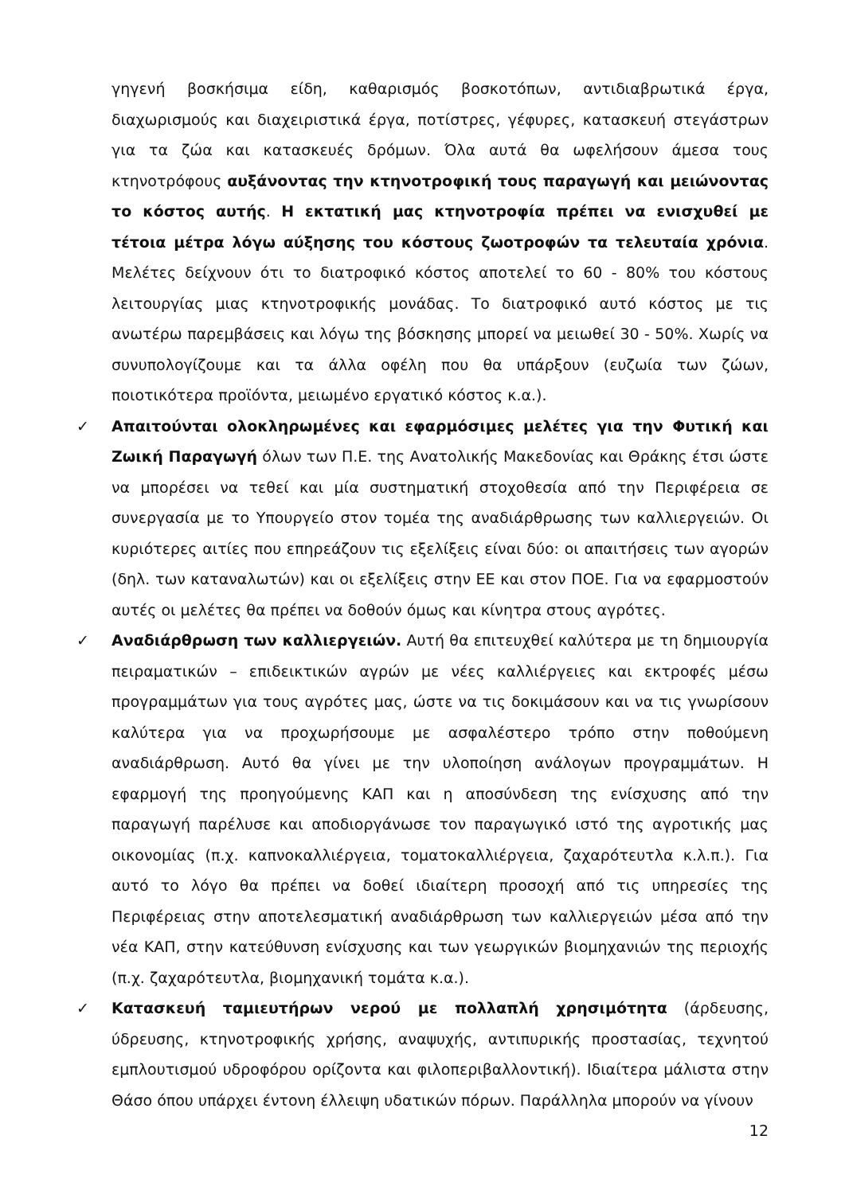γηγενή βοσκήσιμα είδη, καθαρισμός βοσκοτόπων, αντιδιαβρωτικά έργα, διαχωρισμούς και διαχειριστικά έργα, ποτίστρες, γέφυρες, κατασκευή στεγάστρων για τα ζώα και κατασκευές δρόμων. Όλα αυτά θα ωφελήσουν άμεσα τους κτηνοτρόφους αυξάνοντας την κτηνοτροφική τους παραγωγή και μειώνοντας το κόστος αυτής. Η εκτατική μας κτηνοτροφία πρέπει να ενισχυθεί με τέτοια μέτρα λόγω αύξησης του κόστους ζωοτροφών τα τελευταία χρόνια. Μελέτες δείχνουν ότι το διατροφικό κόστος αποτελεί το 60 - 80% του κόστους λειτουργίας μιας κτηνοτροφικής μονάδας. Το διατροφικό αυτό κόστος με τις ανωτέρω παρεμβάσεις και λόγω της βόσκησης μπορεί να μειωθεί 30 - 50%. Χωρίς να συνυπολογίζουμε και τα άλλα οφέλη που θα υπάρξουν (ευζωία των ζώων, ποιοτικότερα προϊόντα, μειωμένο εργατικό κόστος κ.α.).
✓ Απαιτούνται ολοκληρωμένες και εφαρμόσιμες μελέτες για την Φυτική και Ζωική Παραγωγή όλων των Π.Ε. της Ανατολικής Μακεδονίας και Θράκης έτσι ώστε να μπορέσει να τεθεί και μία συστηματική στοχοθεσία από την Περιφέρεια σε συνεργασία με το Υπουργείο στον τομέα της αναδιάρθρωσης των καλλιεργειών. Οι κυριότερες αιτίες που επηρεάζουν τις εξελίξεις είναι δύο: οι απαιτήσεις των αγορών (δηλ. των καταναλωτών) και οι εξελίξεις στην ΕΕ και στον ΠΟΕ. Για να εφαρμοστούν αυτές οι μελέτες θα πρέπει να δοθούν όμως και κίνητρα στους αγρότες.
✓ Αναδιάρθρωση των καλλιεργειών. Αυτή θα επιτευχθεί καλύτερα με τη δημιουργία πειραματικών – επιδεικτικών αγρών με νέες καλλιέργειες και εκτροφές μέσω προγραμμάτων για τους αγρότες μας, ώστε να τις δοκιμάσουν και να τις γνωρίσουν καλύτερα για να προχωρήσουμε με ασφαλέστερο τρόπο στην ποθούμενη αναδιάρθρωση. Αυτό θα γίνει με την υλοποίηση ανάλογων προγραμμάτων. Η εφαρμογή της προηγούμενης ΚΑΠ και η αποσύνδεση της ενίσχυσης από την παραγωγή παρέλυσε και αποδιοργάνωσε τον παραγωγικό ιστό της αγροτικής μας οικονομίας (π.χ. καπνοκαλλιέργεια, τοματοκαλλιέργεια, ζαχαρότευτλα κ.λ.π.). Για αυτό το λόγο θα πρέπει να δοθεί ιδιαίτερη προσοχή από τις υπηρεσίες της Περιφέρειας στην αποτελεσματική αναδιάρθρωση των καλλιεργειών μέσα από την νέα ΚΑΠ, στην κατεύθυνση ενίσχυσης και των γεωργικών βιομηχανιών της περιοχής (π.χ. ζαχαρότευτλα, βιομηχανική τομάτα κ.α.).
✓ Κατασκευή ταμιευτήρων νερού με πολλαπλή χρησιμότητα (άρδευσης, ύδρευσης, κτηνοτροφικής χρήσης, αναψυχής, αντιπυρικής προστασίας, τεχνητού εμπλουτισμού υδροφόρου ορίζοντα και φιλοπεριβαλλοντική). Ιδιαίτερα μάλιστα στην Θάσο όπου υπάρχει έντονη έλλειψη υδατικών πόρων. Παράλληλα μπορούν να γίνουν
12